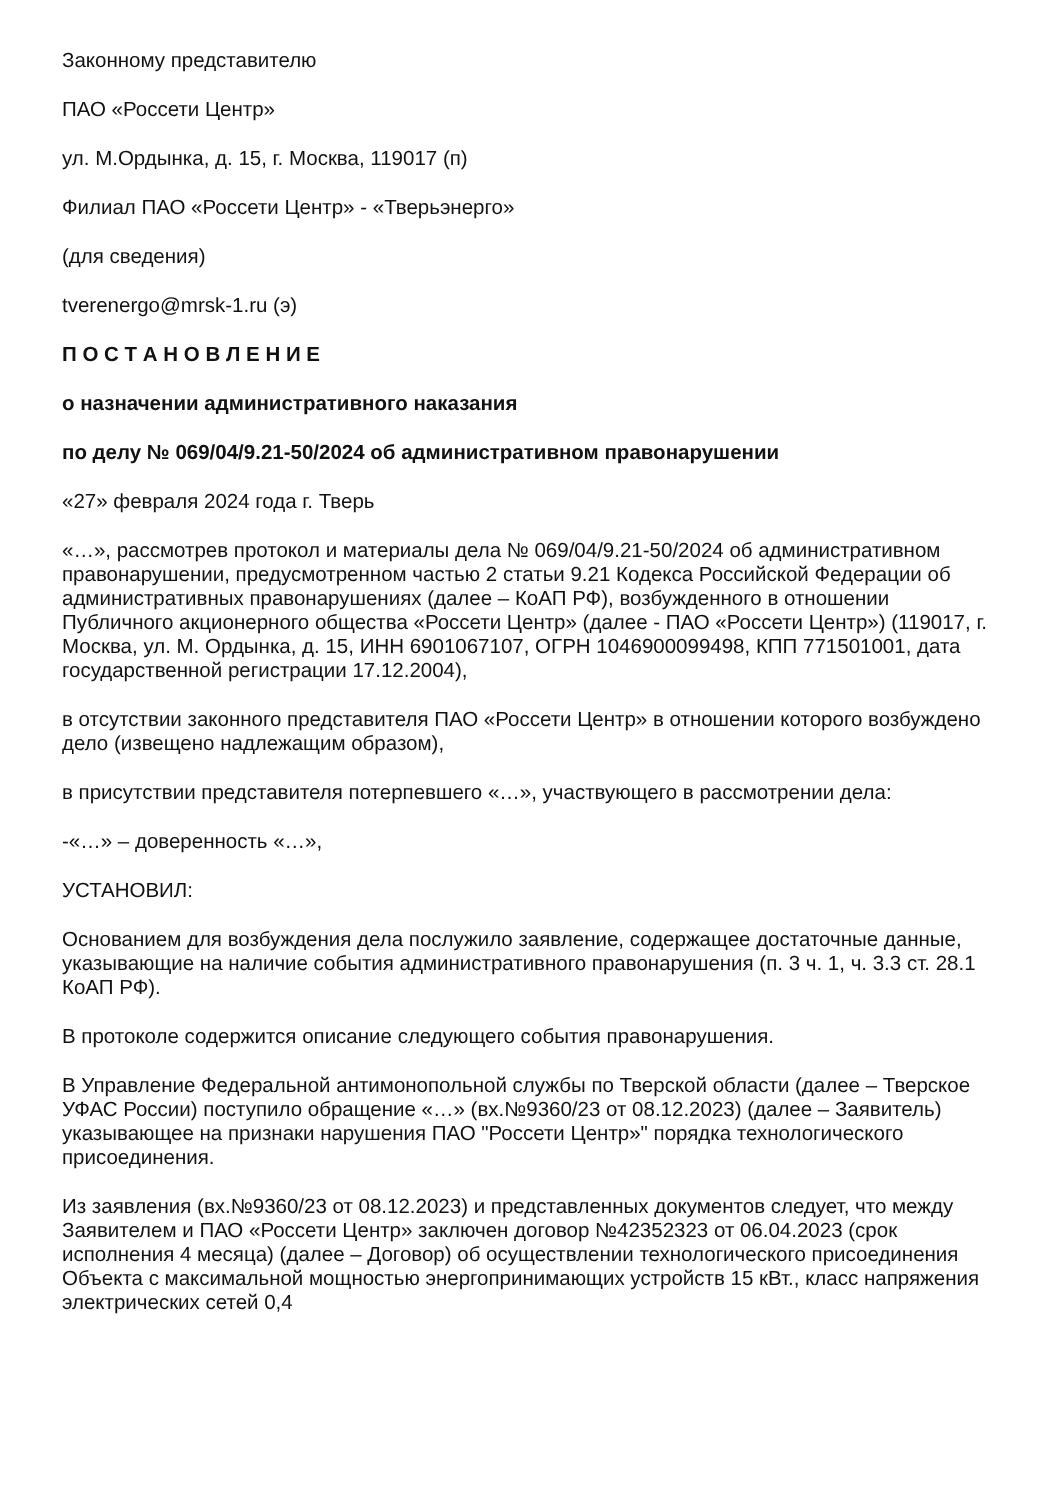Законному представителю
ПАО «Россети Центр»
ул. М.Ордынка, д. 15, г. Москва, 119017 (п)
Филиал ПАО «Россети Центр» - «Тверьэнерго»
(для сведения)
tverenergo@mrsk-1.ru (э)
П О С Т А Н О В Л Е Н И Е
о назначении административного наказания
по делу № 069/04/9.21-50/2024 об административном правонарушении
«27» февраля 2024 года г. Тверь
«…», рассмотрев протокол и материалы дела № 069/04/9.21-50/2024 об административном правонарушении, предусмотренном частью 2 статьи 9.21 Кодекса Российской Федерации об административных правонарушениях (далее – КоАП РФ), возбужденного в отношении Публичного акционерного общества «Россети Центр» (далее - ПАО «Россети Центр») (119017, г. Москва, ул. М. Ордынка, д. 15, ИНН 6901067107, ОГРН 1046900099498, КПП 771501001, дата государственной регистрации 17.12.2004),
в отсутствии законного представителя ПАО «Россети Центр» в отношении которого возбуждено дело (извещено надлежащим образом),
в присутствии представителя потерпевшего «…», участвующего в рассмотрении дела:
-«…» – доверенность «…»,
УСТАНОВИЛ:
Основанием для возбуждения дела послужило заявление, содержащее достаточные данные, указывающие на наличие события административного правонарушения (п. 3 ч. 1, ч. 3.3 ст. 28.1 КоАП РФ).
В протоколе содержится описание следующего события правонарушения.
В Управление Федеральной антимонопольной службы по Тверской области (далее – Тверское УФАС России) поступило обращение «…» (вх.№9360/23 от 08.12.2023) (далее – Заявитель) указывающее на признаки нарушения ПАО "Россети Центр»" порядка технологического присоединения.
Из заявления (вх.№9360/23 от 08.12.2023) и представленных документов следует, что между Заявителем и ПАО «Россети Центр» заключен договор №42352323 от 06.04.2023 (срок исполнения 4 месяца) (далее – Договор) об осуществлении технологического присоединения Объекта с максимальной мощностью энергопринимающих устройств 15 кВт., класс напряжения электрических сетей 0,4